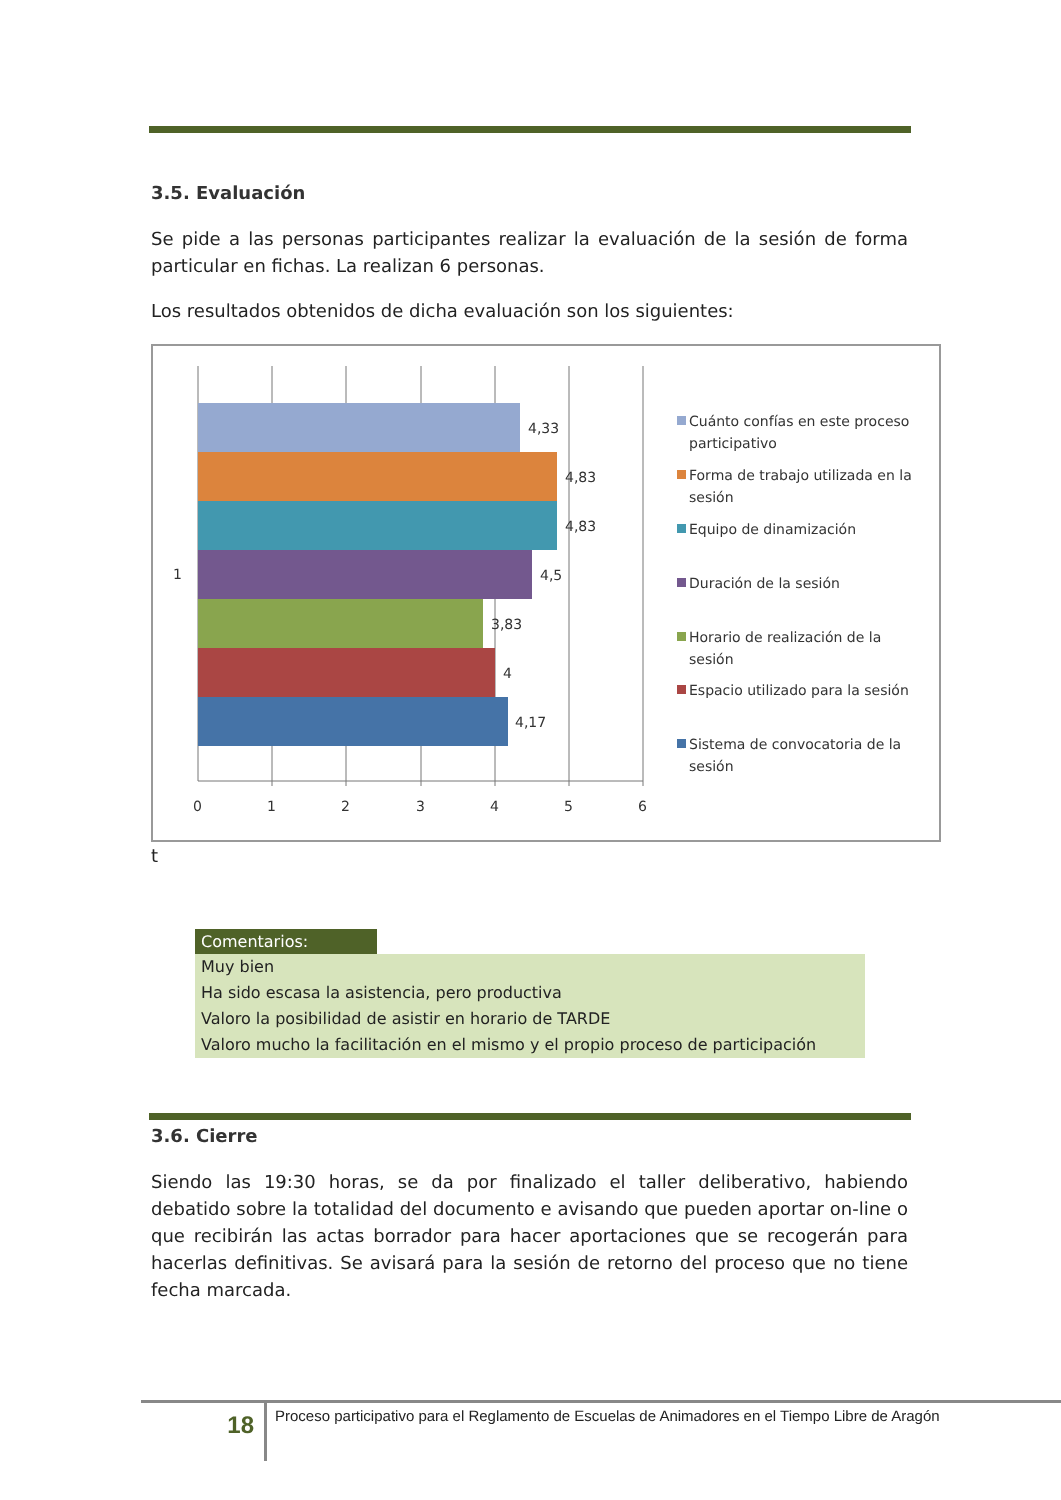3.5. Evaluación
Se pide a las personas participantes realizar la evaluación de la sesión de forma particular en fichas. La realizan 6 personas.
Los resultados obtenidos de dicha evaluación son los siguientes:
4,33
4,83
4,83
4,5
3,83
4
4,17
1
0
1
2
3
4
5
6
Cuánto confías en este proceso
participativo
Forma de trabajo utilizada en la
sesión
Equipo de dinamización
Duración de la sesión
Horario de realización de la
sesión
Espacio utilizado para la sesión
Sistema de convocatoria de la
sesión
t
| Comentarios: | |
| --- | --- |
| Muy bien | |
| Ha sido escasa la asistencia, pero productiva | |
| Valoro la posibilidad de asistir en horario de TARDE | |
| Valoro mucho la facilitación en el mismo y el propio proceso de participación | |
3.6. Cierre
Siendo las 19:30 horas, se da por finalizado el taller deliberativo, habiendo debatido sobre la totalidad del documento e avisando que pueden aportar on-line o que recibirán las actas borrador para hacer aportaciones que se recogerán para hacerlas definitivas. Se avisará para la sesión de retorno del proceso que no tiene fecha marcada.
18
Proceso participativo para el Reglamento de Escuelas de Animadores en el Tiempo Libre de Aragón